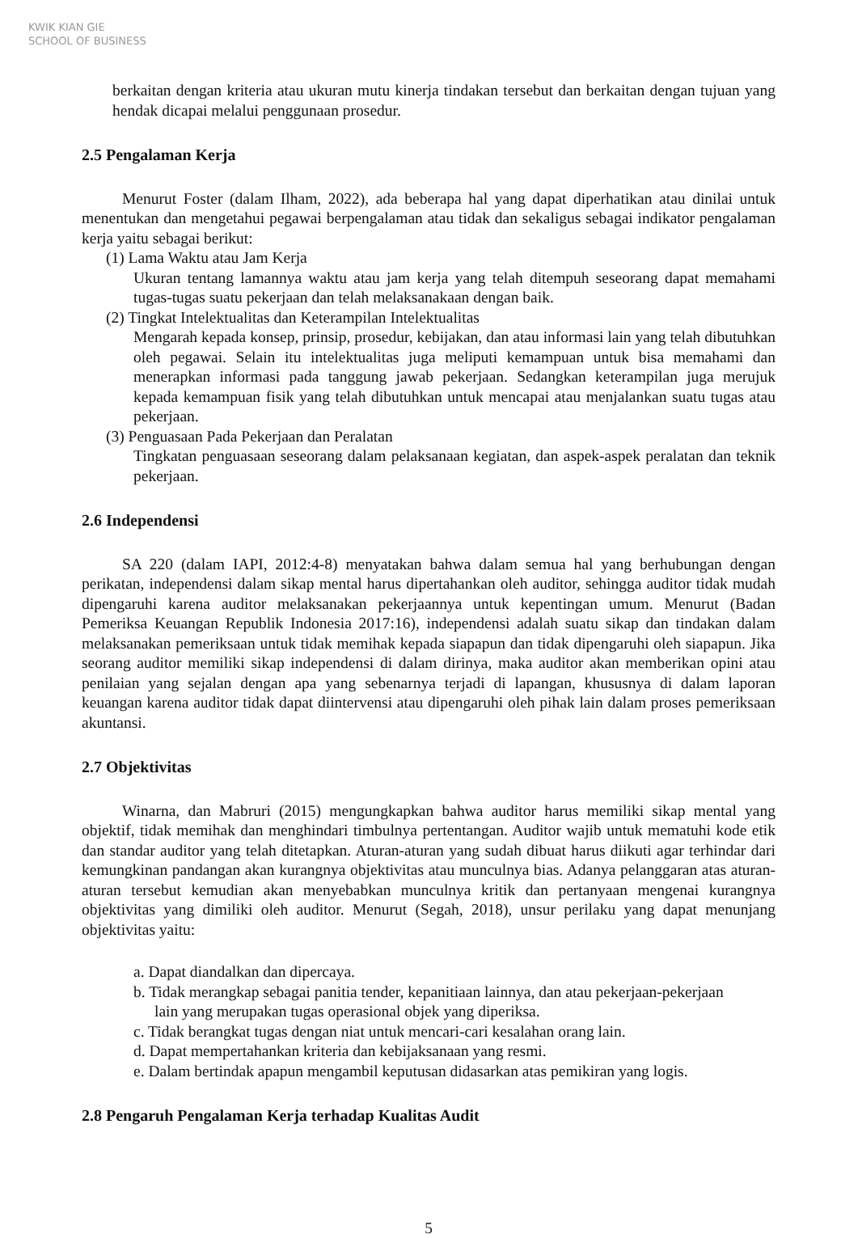KWIK KIAN GIE SCHOOL OF BUSINESS
berkaitan dengan kriteria atau ukuran mutu kinerja tindakan tersebut dan berkaitan dengan tujuan yang hendak dicapai melalui penggunaan prosedur.
2.5 Pengalaman Kerja
Menurut Foster (dalam Ilham, 2022), ada beberapa hal yang dapat diperhatikan atau dinilai untuk menentukan dan mengetahui pegawai berpengalaman atau tidak dan sekaligus sebagai indikator pengalaman kerja yaitu sebagai berikut:
(1) Lama Waktu atau Jam Kerja
Ukuran tentang lamannya waktu atau jam kerja yang telah ditempuh seseorang dapat memahami tugas-tugas suatu pekerjaan dan telah melaksanakaan dengan baik.
(2) Tingkat Intelektualitas dan Keterampilan Intelektualitas
Mengarah kepada konsep, prinsip, prosedur, kebijakan, dan atau informasi lain yang telah dibutuhkan oleh pegawai. Selain itu intelektualitas juga meliputi kemampuan untuk bisa memahami dan menerapkan informasi pada tanggung jawab pekerjaan. Sedangkan keterampilan juga merujuk kepada kemampuan fisik yang telah dibutuhkan untuk mencapai atau menjalankan suatu tugas atau pekerjaan.
(3) Penguasaan Pada Pekerjaan dan Peralatan
Tingkatan penguasaan seseorang dalam pelaksanaan kegiatan, dan aspek-aspek peralatan dan teknik pekerjaan.
2.6 Independensi
SA 220 (dalam IAPI, 2012:4-8) menyatakan bahwa dalam semua hal yang berhubungan dengan perikatan, independensi dalam sikap mental harus dipertahankan oleh auditor, sehingga auditor tidak mudah dipengaruhi karena auditor melaksanakan pekerjaannya untuk kepentingan umum. Menurut (Badan Pemeriksa Keuangan Republik Indonesia 2017:16), independensi adalah suatu sikap dan tindakan dalam melaksanakan pemeriksaan untuk tidak memihak kepada siapapun dan tidak dipengaruhi oleh siapapun. Jika seorang auditor memiliki sikap independensi di dalam dirinya, maka auditor akan memberikan opini atau penilaian yang sejalan dengan apa yang sebenarnya terjadi di lapangan, khususnya di dalam laporan keuangan karena auditor tidak dapat diintervensi atau dipengaruhi oleh pihak lain dalam proses pemeriksaan akuntansi.
2.7 Objektivitas
Winarna, dan Mabruri (2015) mengungkapkan bahwa auditor harus memiliki sikap mental yang objektif, tidak memihak dan menghindari timbulnya pertentangan. Auditor wajib untuk mematuhi kode etik dan standar auditor yang telah ditetapkan. Aturan-aturan yang sudah dibuat harus diikuti agar terhindar dari kemungkinan pandangan akan kurangnya objektivitas atau munculnya bias. Adanya pelanggaran atas aturan-aturan tersebut kemudian akan menyebabkan munculnya kritik dan pertanyaan mengenai kurangnya objektivitas yang dimiliki oleh auditor. Menurut (Segah, 2018), unsur perilaku yang dapat menunjang objektivitas yaitu:
a. Dapat diandalkan dan dipercaya.
b. Tidak merangkap sebagai panitia tender, kepanitiaan lainnya, dan atau pekerjaan-pekerjaan
lain yang merupakan tugas operasional objek yang diperiksa.
c. Tidak berangkat tugas dengan niat untuk mencari-cari kesalahan orang lain.
d. Dapat mempertahankan kriteria dan kebijaksanaan yang resmi.
e. Dalam bertindak apapun mengambil keputusan didasarkan atas pemikiran yang logis.
2.8 Pengaruh Pengalaman Kerja terhadap Kualitas Audit
5